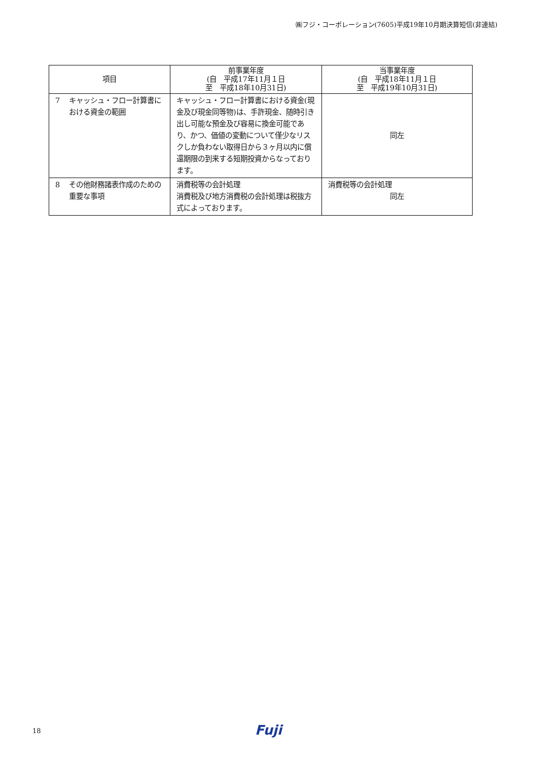㈱フジ・コーポレーション(7605)平成19年10月期決算短信(非連結)
| 項目 | 前事業年度 (自 平成17年11月１日 至 平成18年10月31日) | 当事業年度 (自 平成18年11月１日 至 平成19年10月31日) |
| --- | --- | --- |
| 7 キャッシュ・フロー計算書における資金の範囲 | キャッシュ・フロー計算書における資金(現金及び現金同等物)は、手許現金、随時引き出し可能な預金及び容易に換金可能であり、かつ、価値の変動について僅少なリスクしか負わない取得日から３ヶ月以内に償還期限の到来する短期投資からなっております。 | 同左 |
| 8 その他財務諸表作成のための重要な事項 | 消費税等の会計処理 消費税及び地方消費税の会計処理は税抜方式によっております。 | 消費税等の会計処理 同左 |
18 Fuji